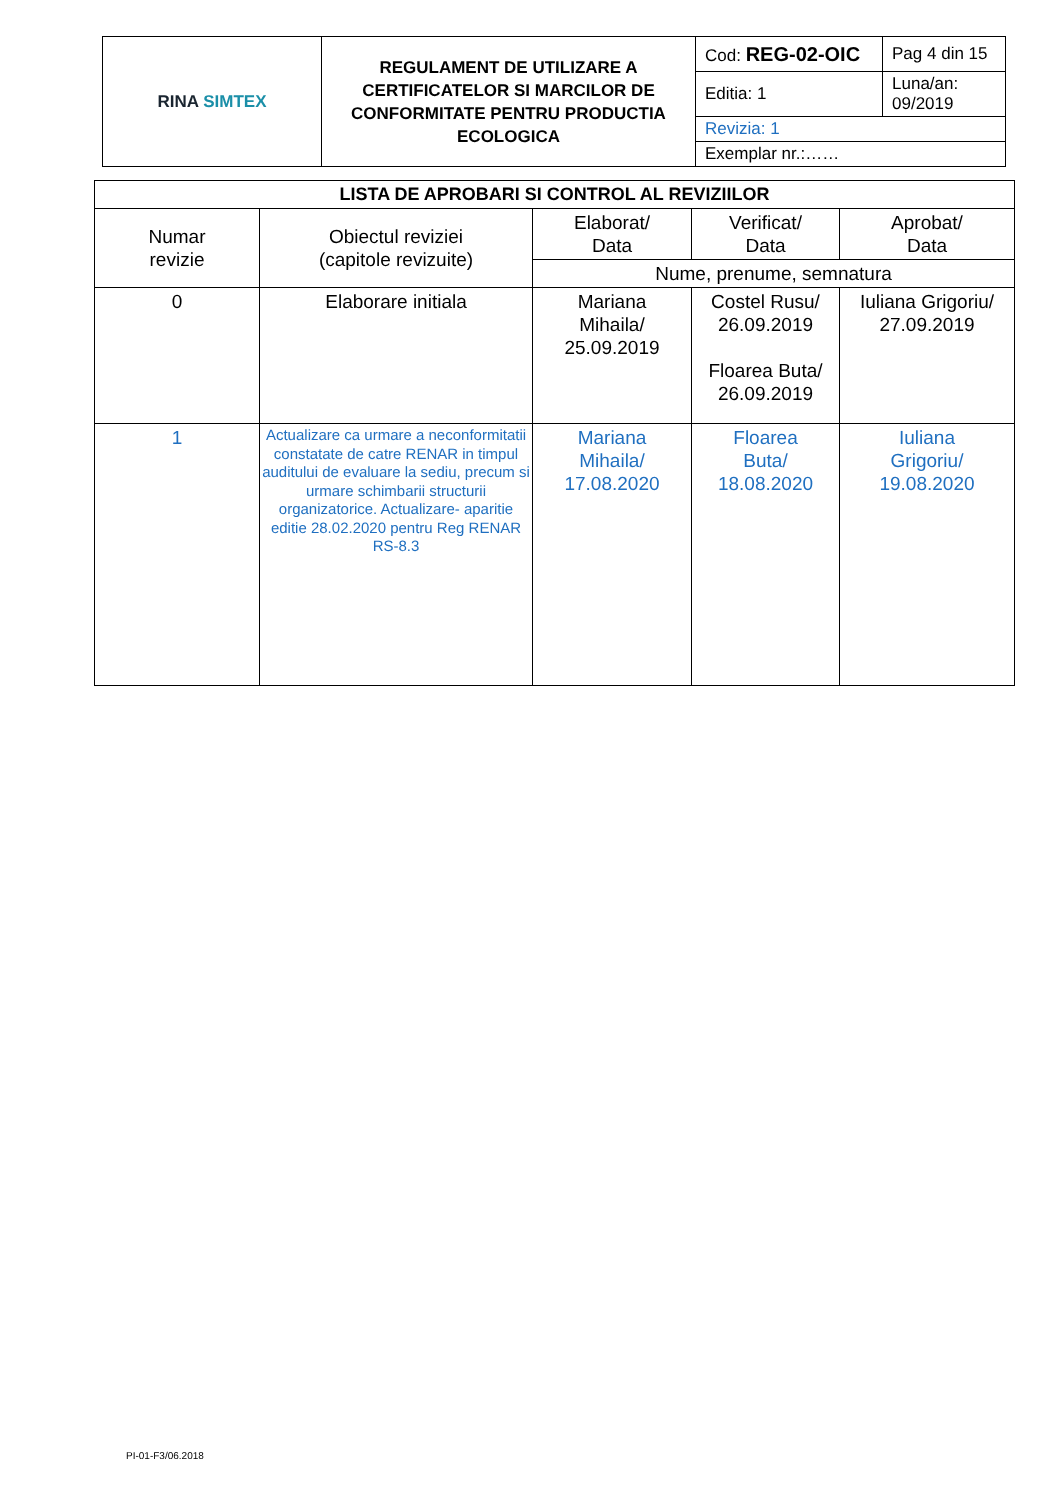| RINA SIMTEX | REGULAMENT DE UTILIZARE A CERTIFICATELOR SI MARCILOR DE CONFORMITATE PENTRU PRODUCTIA ECOLOGICA | Cod: REG-02-OIC | Pag 4 din 15 |
| | | Editia: 1 | Luna/an: 09/2019 |
| | | Revizia: 1 | |
| | | Exemplar nr.:…… | |
| LISTA DE APROBARI SI CONTROL AL REVIZIILOR | | | | |
| --- | --- | --- | --- | --- |
| Numar revizie | Obiectul reviziei (capitole revizuite) | Elaborat/ Data | Verificat/ Data | Aprobat/ Data |
| | | Nume, prenume, semnatura | | |
| 0 | Elaborare initiala | Mariana Mihaila/ 25.09.2019 | Costel Rusu/ 26.09.2019 Floarea Buta/ 26.09.2019 | Iuliana Grigoriu/ 27.09.2019 |
| 1 | Actualizare ca urmare a neconformitatii constatate de catre RENAR in timpul auditului de evaluare la sediu, precum si urmare schimbarii structurii organizatorice. Actualizare- aparitie editie 28.02.2020 pentru Reg RENAR RS-8.3 | Mariana Mihaila/ 17.08.2020 | Floarea Buta/ 18.08.2020 | Iuliana Grigoriu/ 19.08.2020 |
PI-01-F3/06.2018